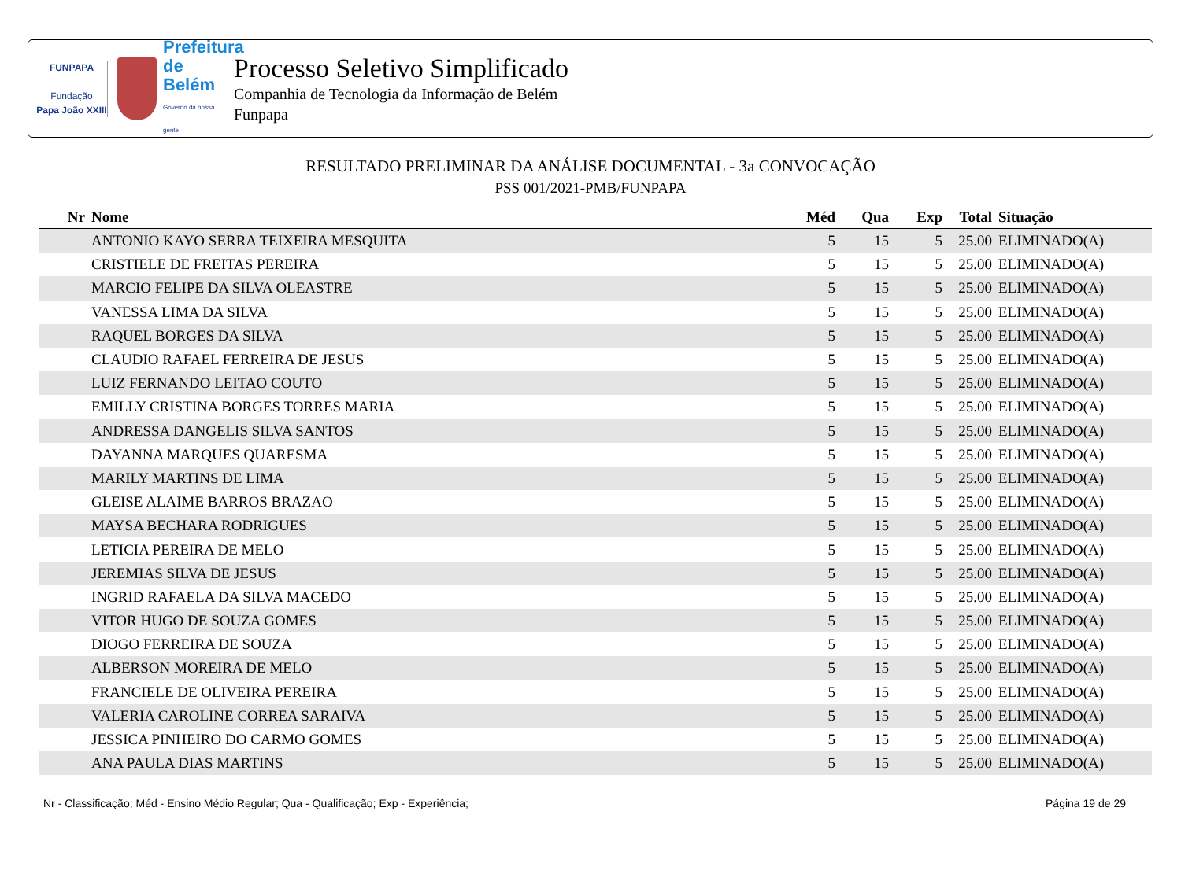FUNPAPA
Fundação
Papa João XXIII
Prefeitura
de Belém
Governo da nossa gente
Processo Seletivo Simplificado
Companhia de Tecnologia da Informação de Belém
Funpapa
RESULTADO PRELIMINAR DA ANÁLISE DOCUMENTAL - 3a CONVOCAÇÃO
PSS 001/2021-PMB/FUNPAPA
| Nr | Nome | Méd | Qua | Exp | Total | Situação |
| --- | --- | --- | --- | --- | --- | --- |
| | ANTONIO KAYO SERRA TEIXEIRA MESQUITA | 5 | 15 | 5 | 25.00 | ELIMINADO(A) |
| | CRISTIELE DE FREITAS PEREIRA | 5 | 15 | 5 | 25.00 | ELIMINADO(A) |
| | MARCIO FELIPE DA SILVA OLEASTRE | 5 | 15 | 5 | 25.00 | ELIMINADO(A) |
| | VANESSA LIMA DA SILVA | 5 | 15 | 5 | 25.00 | ELIMINADO(A) |
| | RAQUEL BORGES DA SILVA | 5 | 15 | 5 | 25.00 | ELIMINADO(A) |
| | CLAUDIO RAFAEL FERREIRA DE JESUS | 5 | 15 | 5 | 25.00 | ELIMINADO(A) |
| | LUIZ FERNANDO LEITAO COUTO | 5 | 15 | 5 | 25.00 | ELIMINADO(A) |
| | EMILLY CRISTINA BORGES TORRES MARIA | 5 | 15 | 5 | 25.00 | ELIMINADO(A) |
| | ANDRESSA DANGELIS SILVA SANTOS | 5 | 15 | 5 | 25.00 | ELIMINADO(A) |
| | DAYANNA MARQUES QUARESMA | 5 | 15 | 5 | 25.00 | ELIMINADO(A) |
| | MARILY MARTINS DE LIMA | 5 | 15 | 5 | 25.00 | ELIMINADO(A) |
| | GLEISE ALAIME BARROS BRAZAO | 5 | 15 | 5 | 25.00 | ELIMINADO(A) |
| | MAYSA BECHARA RODRIGUES | 5 | 15 | 5 | 25.00 | ELIMINADO(A) |
| | LETICIA PEREIRA DE MELO | 5 | 15 | 5 | 25.00 | ELIMINADO(A) |
| | JEREMIAS SILVA DE JESUS | 5 | 15 | 5 | 25.00 | ELIMINADO(A) |
| | INGRID RAFAELA DA SILVA MACEDO | 5 | 15 | 5 | 25.00 | ELIMINADO(A) |
| | VITOR HUGO DE SOUZA GOMES | 5 | 15 | 5 | 25.00 | ELIMINADO(A) |
| | DIOGO FERREIRA DE SOUZA | 5 | 15 | 5 | 25.00 | ELIMINADO(A) |
| | ALBERSON MOREIRA DE MELO | 5 | 15 | 5 | 25.00 | ELIMINADO(A) |
| | FRANCIELE DE OLIVEIRA PEREIRA | 5 | 15 | 5 | 25.00 | ELIMINADO(A) |
| | VALERIA CAROLINE CORREA SARAIVA | 5 | 15 | 5 | 25.00 | ELIMINADO(A) |
| | JESSICA PINHEIRO DO CARMO GOMES | 5 | 15 | 5 | 25.00 | ELIMINADO(A) |
| | ANA PAULA DIAS MARTINS | 5 | 15 | 5 | 25.00 | ELIMINADO(A) |
Nr - Classificação; Méd - Ensino Médio Regular; Qua - Qualificação; Exp - Experiência; Página 19 de 29